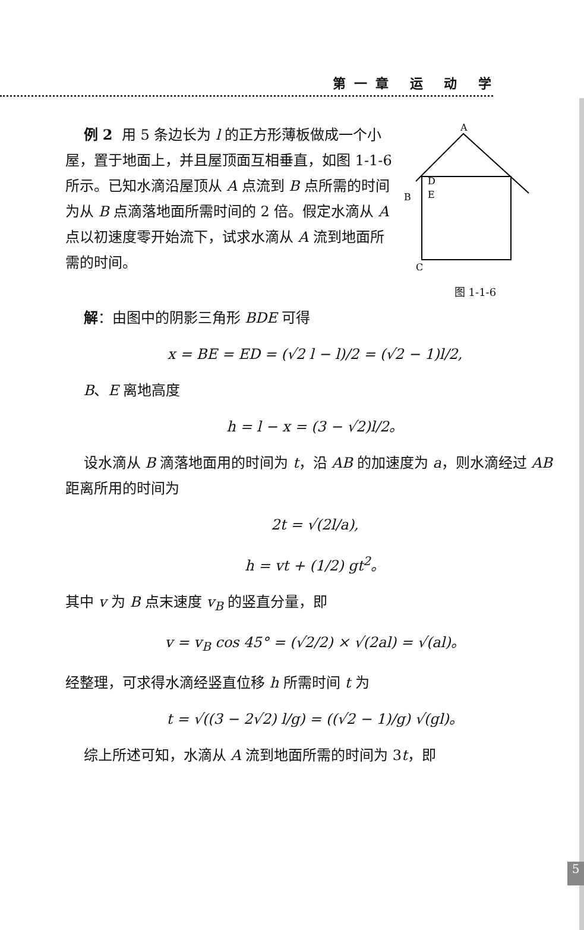第一章 运 动 学
例 2 用 5 条边长为 l 的正方形薄板做成一个小屋，置于地面上，并且屋顶面互相垂直，如图 1-1-6 所示。已知水滴沿屋顶从 A 点流到 B 点所需的时间为从 B 点滴落地面所需时间的 2 倍。假定水滴从 A 点以初速度零开始流下，试求水滴从 A 流到地面所需的时间。
A
B
D
E
C
图 1-1-6
解：由图中的阴影三角形 BDE 可得
x = BE = ED = (√2 l − l)/2 = (√2 − 1)l/2,
B、E 离地高度
h = l − x = (3 − √2)l/2。
设水滴从 B 滴落地面用的时间为 t，沿 AB 的加速度为 a，则水滴经过 AB 距离所用的时间为
2t = √(2l/a),
h = vt + (1/2) gt<sup>2</sup>。
其中 v 为 B 点末速度 v<sub>B</sub> 的竖直分量，即
v = v<sub>B</sub> cos 45° = (√2/2) × √(2al) = √(al)。
经整理，可求得水滴经竖直位移 h 所需时间 t 为
t = √((3 − 2√2) l/g) = ((√2 − 1)/g) √(gl)。
综上所述可知，水滴从 A 流到地面所需的时间为 3t，即
5